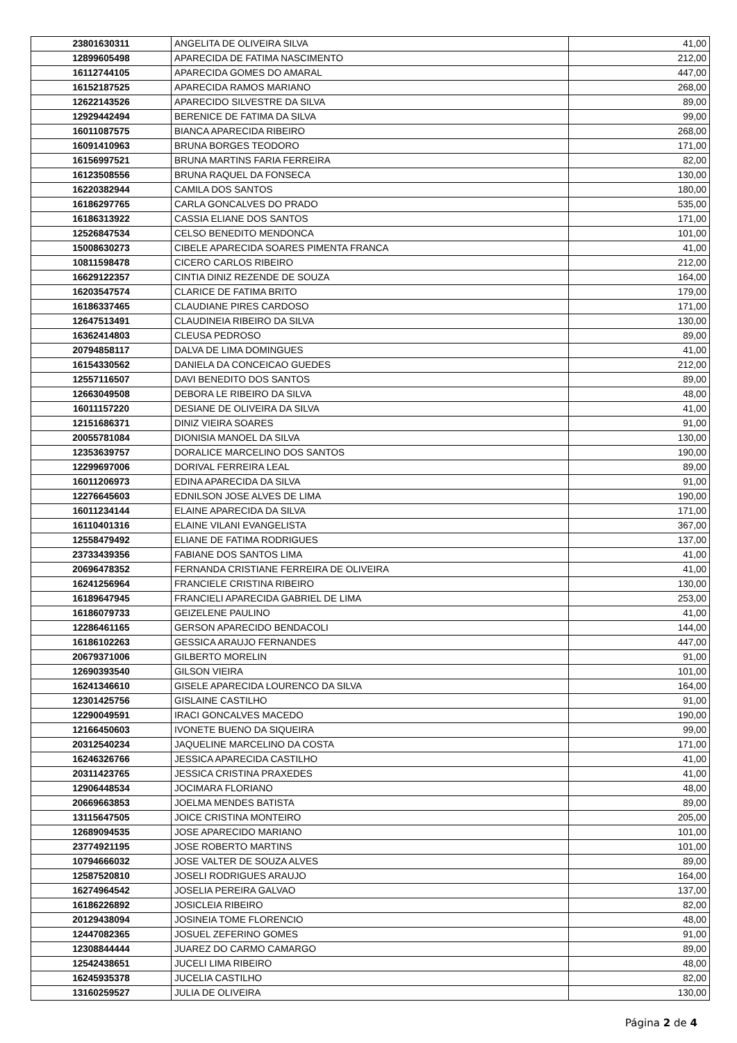| 23801630311 | ANGELITA DE OLIVEIRA SILVA | 41,00 |
| 12899605498 | APARECIDA DE FATIMA NASCIMENTO | 212,00 |
| 16112744105 | APARECIDA GOMES DO AMARAL | 447,00 |
| 16152187525 | APARECIDA RAMOS MARIANO | 268,00 |
| 12622143526 | APARECIDO SILVESTRE DA SILVA | 89,00 |
| 12929442494 | BERENICE DE FATIMA DA SILVA | 99,00 |
| 16011087575 | BIANCA APARECIDA RIBEIRO | 268,00 |
| 16091410963 | BRUNA BORGES TEODORO | 171,00 |
| 16156997521 | BRUNA MARTINS FARIA FERREIRA | 82,00 |
| 16123508556 | BRUNA RAQUEL DA FONSECA | 130,00 |
| 16220382944 | CAMILA DOS SANTOS | 180,00 |
| 16186297765 | CARLA GONCALVES DO PRADO | 535,00 |
| 16186313922 | CASSIA ELIANE DOS SANTOS | 171,00 |
| 12526847534 | CELSO BENEDITO MENDONCA | 101,00 |
| 15008630273 | CIBELE APARECIDA SOARES PIMENTA FRANCA | 41,00 |
| 10811598478 | CICERO CARLOS RIBEIRO | 212,00 |
| 16629122357 | CINTIA DINIZ REZENDE DE SOUZA | 164,00 |
| 16203547574 | CLARICE DE FATIMA BRITO | 179,00 |
| 16186337465 | CLAUDIANE PIRES CARDOSO | 171,00 |
| 12647513491 | CLAUDINEIA RIBEIRO DA SILVA | 130,00 |
| 16362414803 | CLEUSA PEDROSO | 89,00 |
| 20794858117 | DALVA DE LIMA DOMINGUES | 41,00 |
| 16154330562 | DANIELA DA CONCEICAO GUEDES | 212,00 |
| 12557116507 | DAVI BENEDITO DOS SANTOS | 89,00 |
| 12663049508 | DEBORA LE RIBEIRO DA SILVA | 48,00 |
| 16011157220 | DESIANE DE OLIVEIRA DA SILVA | 41,00 |
| 12151686371 | DINIZ VIEIRA SOARES | 91,00 |
| 20055781084 | DIONISIA MANOEL DA SILVA | 130,00 |
| 12353639757 | DORALICE MARCELINO DOS SANTOS | 190,00 |
| 12299697006 | DORIVAL FERREIRA LEAL | 89,00 |
| 16011206973 | EDINA APARECIDA DA SILVA | 91,00 |
| 12276645603 | EDNILSON JOSE ALVES DE LIMA | 190,00 |
| 16011234144 | ELAINE APARECIDA DA SILVA | 171,00 |
| 16110401316 | ELAINE VILANI EVANGELISTA | 367,00 |
| 12558479492 | ELIANE DE FATIMA RODRIGUES | 137,00 |
| 23733439356 | FABIANE DOS SANTOS LIMA | 41,00 |
| 20696478352 | FERNANDA CRISTIANE FERREIRA DE OLIVEIRA | 41,00 |
| 16241256964 | FRANCIELE CRISTINA RIBEIRO | 130,00 |
| 16189647945 | FRANCIELI APARECIDA GABRIEL DE LIMA | 253,00 |
| 16186079733 | GEIZELENE PAULINO | 41,00 |
| 12286461165 | GERSON APARECIDO BENDACOLI | 144,00 |
| 16186102263 | GESSICA ARAUJO FERNANDES | 447,00 |
| 20679371006 | GILBERTO MORELIN | 91,00 |
| 12690393540 | GILSON VIEIRA | 101,00 |
| 16241346610 | GISELE APARECIDA LOURENCO DA SILVA | 164,00 |
| 12301425756 | GISLAINE CASTILHO | 91,00 |
| 12290049591 | IRACI GONCALVES MACEDO | 190,00 |
| 12166450603 | IVONETE BUENO DA SIQUEIRA | 99,00 |
| 20312540234 | JAQUELINE MARCELINO DA COSTA | 171,00 |
| 16246326766 | JESSICA APARECIDA CASTILHO | 41,00 |
| 20311423765 | JESSICA CRISTINA PRAXEDES | 41,00 |
| 12906448534 | JOCIMARA FLORIANO | 48,00 |
| 20669663853 | JOELMA MENDES BATISTA | 89,00 |
| 13115647505 | JOICE CRISTINA MONTEIRO | 205,00 |
| 12689094535 | JOSE APARECIDO MARIANO | 101,00 |
| 23774921195 | JOSE ROBERTO MARTINS | 101,00 |
| 10794666032 | JOSE VALTER DE SOUZA ALVES | 89,00 |
| 12587520810 | JOSELI RODRIGUES ARAUJO | 164,00 |
| 16274964542 | JOSELIA PEREIRA GALVAO | 137,00 |
| 16186226892 | JOSICLEIA RIBEIRO | 82,00 |
| 20129438094 | JOSINEIA TOME FLORENCIO | 48,00 |
| 12447082365 | JOSUEL ZEFERINO GOMES | 91,00 |
| 12308844444 | JUAREZ DO CARMO CAMARGO | 89,00 |
| 12542438651 | JUCELI LIMA RIBEIRO | 48,00 |
| 16245935378 | JUCELIA CASTILHO | 82,00 |
| 13160259527 | JULIA DE OLIVEIRA | 130,00 |
Página 2 de 4